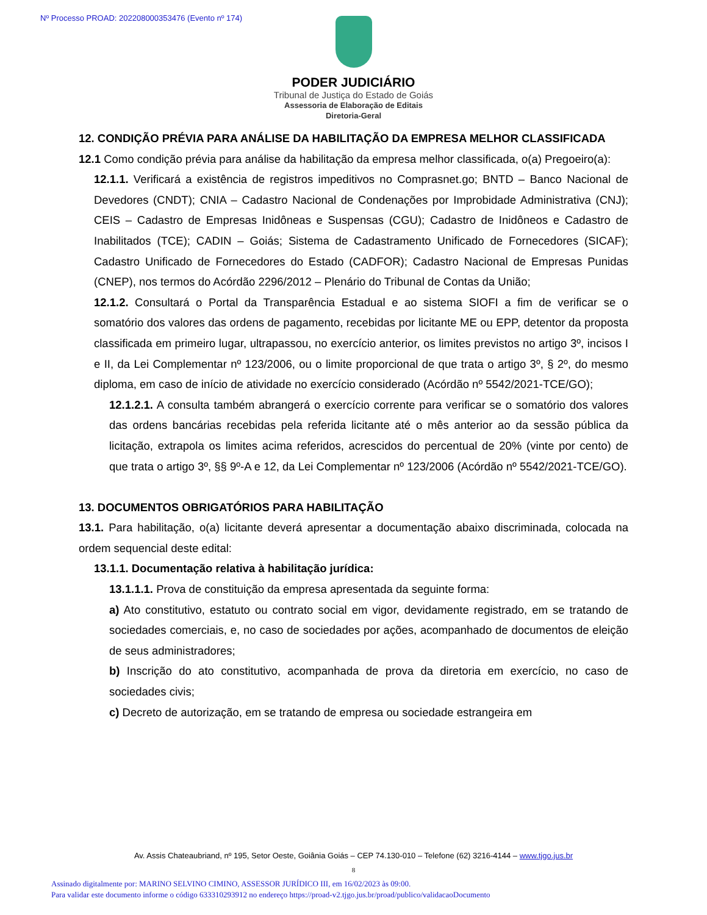Nº Processo PROAD: 202208000353476 (Evento nº 174)
PODER JUDICIÁRIO
Tribunal de Justiça do Estado de Goiás
Assessoria de Elaboração de Editais
Diretoria-Geral
12. CONDIÇÃO PRÉVIA PARA ANÁLISE DA HABILITAÇÃO DA EMPRESA MELHOR CLASSIFICADA
12.1 Como condição prévia para análise da habilitação da empresa melhor classificada, o(a) Pregoeiro(a):
12.1.1. Verificará a existência de registros impeditivos no Comprasnet.go; BNTD – Banco Nacional de Devedores (CNDT); CNIA – Cadastro Nacional de Condenações por Improbidade Administrativa (CNJ); CEIS – Cadastro de Empresas Inidôneas e Suspensas (CGU); Cadastro de Inidôneos e Cadastro de Inabilitados (TCE); CADIN – Goiás; Sistema de Cadastramento Unificado de Fornecedores (SICAF); Cadastro Unificado de Fornecedores do Estado (CADFOR); Cadastro Nacional de Empresas Punidas (CNEP), nos termos do Acórdão 2296/2012 – Plenário do Tribunal de Contas da União;
12.1.2. Consultará o Portal da Transparência Estadual e ao sistema SIOFI a fim de verificar se o somatório dos valores das ordens de pagamento, recebidas por licitante ME ou EPP, detentor da proposta classificada em primeiro lugar, ultrapassou, no exercício anterior, os limites previstos no artigo 3º, incisos I e II, da Lei Complementar nº 123/2006, ou o limite proporcional de que trata o artigo 3º, § 2º, do mesmo diploma, em caso de início de atividade no exercício considerado (Acórdão nº 5542/2021-TCE/GO);
12.1.2.1. A consulta também abrangerá o exercício corrente para verificar se o somatório dos valores das ordens bancárias recebidas pela referida licitante até o mês anterior ao da sessão pública da licitação, extrapola os limites acima referidos, acrescidos do percentual de 20% (vinte por cento) de que trata o artigo 3º, §§ 9º-A e 12, da Lei Complementar nº 123/2006 (Acórdão nº 5542/2021-TCE/GO).
13. DOCUMENTOS OBRIGATÓRIOS PARA HABILITAÇÃO
13.1. Para habilitação, o(a) licitante deverá apresentar a documentação abaixo discriminada, colocada na ordem sequencial deste edital:
13.1.1. Documentação relativa à habilitação jurídica:
13.1.1.1. Prova de constituição da empresa apresentada da seguinte forma:
a) Ato constitutivo, estatuto ou contrato social em vigor, devidamente registrado, em se tratando de sociedades comerciais, e, no caso de sociedades por ações, acompanhado de documentos de eleição de seus administradores;
b) Inscrição do ato constitutivo, acompanhada de prova da diretoria em exercício, no caso de sociedades civis;
c) Decreto de autorização, em se tratando de empresa ou sociedade estrangeira em
Av. Assis Chateaubriand, nº 195, Setor Oeste, Goiânia Goiás – CEP 74.130-010 – Telefone (62) 3216-4144 – www.tjgo.jus.br
8
Assinado digitalmente por: MARINO SELVINO CIMINO, ASSESSOR JURÍDICO III, em 16/02/2023 às 09:00.
Para validar este documento informe o código 633310293912 no endereço https://proad-v2.tjgo.jus.br/proad/publico/validacaoDocumento